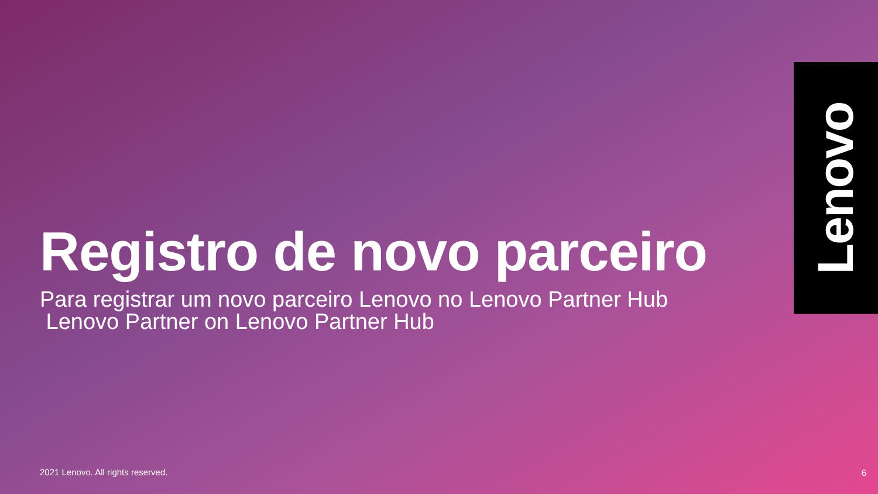Registro de novo parceiro
Para registrar um novo parceiro Lenovo no Lenovo Partner Hub
Lenovo Partner on Lenovo Partner Hub
Lenovo
2021 Lenovo. All rights reserved.
6